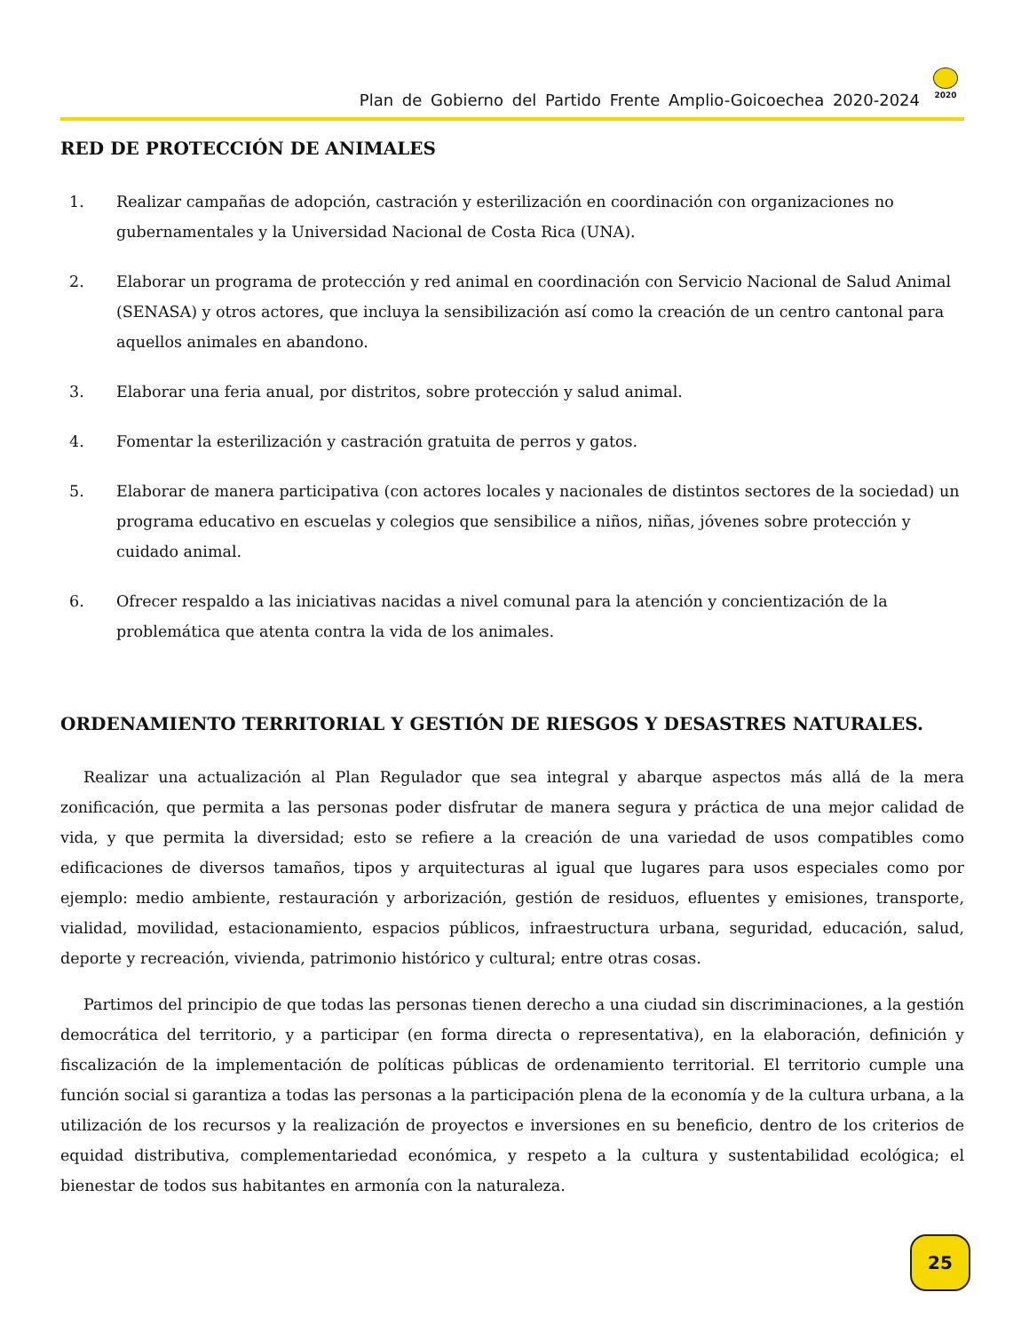Plan de Gobierno del Partido Frente Amplio-Goicoechea 2020-2024
2020
RED DE PROTECCIÓN DE ANIMALES
1. Realizar campañas de adopción, castración y esterilización en coordinación con organizaciones no gubernamentales y la Universidad Nacional de Costa Rica (UNA).
2. Elaborar un programa de protección y red animal en coordinación con Servicio Nacional de Salud Animal (SENASA) y otros actores, que incluya la sensibilización así como la creación de un centro cantonal para aquellos animales en abandono.
3. Elaborar una feria anual, por distritos, sobre protección y salud animal.
4. Fomentar la esterilización y castración gratuita de perros y gatos.
5. Elaborar de manera participativa (con actores locales y nacionales de distintos sectores de la sociedad) un programa educativo en escuelas y colegios que sensibilice a niños, niñas, jóvenes sobre protección y cuidado animal.
6. Ofrecer respaldo a las iniciativas nacidas a nivel comunal para la atención y concientización de la problemática que atenta contra la vida de los animales.
ORDENAMIENTO TERRITORIAL Y GESTIÓN DE RIESGOS Y DESASTRES NATURALES.
Realizar una actualización al Plan Regulador que sea integral y abarque aspectos más allá de la mera zonificación, que permita a las personas poder disfrutar de manera segura y práctica de una mejor calidad de vida, y que permita la diversidad; esto se refiere a la creación de una variedad de usos compatibles como edificaciones de diversos tamaños, tipos y arquitecturas al igual que lugares para usos especiales como por ejemplo: medio ambiente, restauración y arborización, gestión de residuos, efluentes y emisiones, transporte, vialidad, movilidad, estacionamiento, espacios públicos, infraestructura urbana, seguridad, educación, salud, deporte y recreación, vivienda, patrimonio histórico y cultural; entre otras cosas.
Partimos del principio de que todas las personas tienen derecho a una ciudad sin discriminaciones, a la gestión democrática del territorio, y a participar (en forma directa o representativa), en la elaboración, definición y fiscalización de la implementación de políticas públicas de ordenamiento territorial. El territorio cumple una función social si garantiza a todas las personas a la participación plena de la economía y de la cultura urbana, a la utilización de los recursos y la realización de proyectos e inversiones en su beneficio, dentro de los criterios de equidad distributiva, complementariedad económica, y respeto a la cultura y sustentabilidad ecológica; el bienestar de todos sus habitantes en armonía con la naturaleza.
25